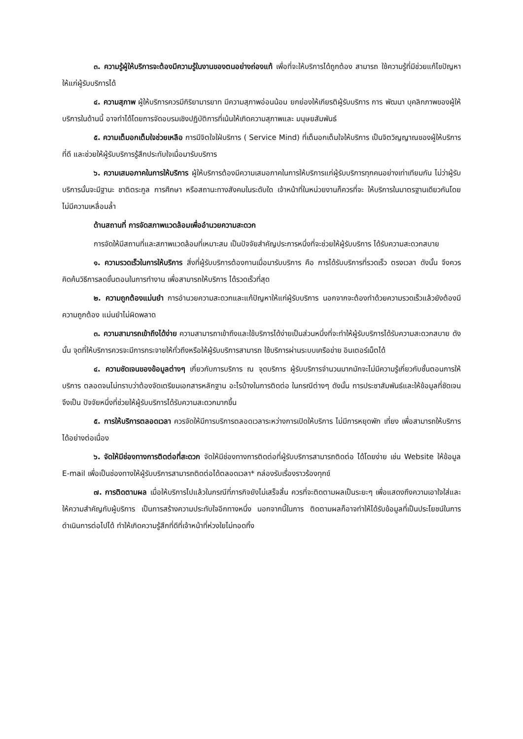๓. ความรู้ผู้ให้บริการจะต้องมีความรู้ในงานของตนอย่างถ่องแท้ เพื่อที่จะให้บริการได้ถูกต้อง สามารถ ใช้ความรู้ที่มีช่วยแก้ไขปัญหาให้แก่ผู้รับบริการได้
๔. ความสุภาพ ผู้ให้บริการควรมีกิริยามารยาท มีความสุภาพอ่อนน้อม ยกย่องให้เกียรติผู้รับบริการ การ พัฒนา บุคลิกภาพของผู้ให้บริการในด้านนี้ อาจทำได้โดยการจัดอบรมเชิงปฏิบัติการที่เน้นให้เกิดความสุภาพและ มนุษยสัมพันธ์
๕. ความเต็มอกเต็มใจช่วยเหลือ การมีจิตใจใฝ่บริการ ( Service Mind) ที่เต็มอกเต็มใจให้บริการ เป็นจิตวิญญาณของผู้ให้บริการที่ดี และช่วยให้ผู้รับบริการรู้สึกประทับใจเมื่อมารับบริการ
๖. ความเสมอภาคในการให้บริการ ผู้ให้บริการต้องมีความเสมอภาคในการให้บริการแก่ผู้รับบริการทุกคนอย่างเท่าเทียมกัน ไม่ว่าผู้รับบริการนั้นจะมีฐานะ ชาติตระกูล การศึกษา หรือสถานะทางสังคมในระดับใด เจ้าหน้าที่ในหน่วยงานก็ควรที่จะ ให้บริการในมาตรฐานเดียวกันโดยไม่มีความเหลื่อมล้ำ
ด้านสถานที่ การจัดสภาพแวดล้อมเพื่ออำนวยความสะดวก
การจัดให้มีสถานที่และสภาพแวดล้อมที่เหมาะสม เป็นปัจจัยสำคัญประการหนึ่งที่จะช่วยให้ผู้รับบริการ ได้รับความสะดวกสบาย
๑. ความรวดเร็วในการให้บริการ สิ่งที่ผู้รับบริการต้องกานเมื่อมารับบริการ คือ การได้รับบริการที่รวดเร็ว ตรงเวลา ดังนั้น จึงควรคิดค้นวิธีการลดขั้นตอนในการทำงาน เพื่อสามารถให้บริการ ได้รวดเร็วที่สุด
๒. ความถูกต้องแม่นยำ การอำนวยความสะดวกและแก้ปัญหาให้แก่ผู้รับบริการ นอกจากจะต้องทำด้วยความรวดเร็วแล้วยังต้องมีความถูกต้อง แม่นยำไม่ผิดพลาด
๓. ความสามารถเข้าถึงได้ง่าย ความสามารถาเข้าถึงและใช้บริการได้ง่ายเป็นส่วนหนึ่งที่จะทำให้ผู้รับบริการได้รับความสะดวกสบาย ดังนั้น จุดที่ให้บริการควรจะมีการกระจายให้ทั่วถึงหรือให้ผู้รับบริการสามารถ ใช้บริการผ่านระบบเครือข่าย อินเตอร์เน็ตได้
๔. ความชัดเจนของข้อมูลต่างๆ เกี่ยวกับการบริการ ณ จุดบริการ ผู้รับบริการจำนวนมากมักจะไม่มีความรู้เกี่ยวกับชั้นตอนการให้บริการ ตลอดจนไม่ทราบว่าต้องจัดเตรียมเอกสารหลักฐาน อะไรบ้างในการติดต่อ ในกรณีต่างๆ ดังนั้น การประชาสัมพันธ์และให้ข้อมูลที่ชัดเจนจึงเป็น ปัจจัยหนึ่งที่ช่วยให้ผู้รับบริการได้รับความสะดวกมากขึ้น
๕. การให้บริการตลอดเวลา ควรจัดให้มีการบริการตลอดเวลาระหว่างการเปิดให้บริการ ไม่มีการหยุดพัก เที่ยง เพื่อสามารถให้บริการ ได้อย่างต่อเนื่อง
๖. จัดให้มีช่องทางการติดต่อที่สะดวก จัดให้มีช่องทางการติดต่อที่ผู้รับบริการสามารถติดต่อ ได้โดยง่าย เช่น Website ให้ข้อมูล E-mail เพื่อเป็นช่องทางให้ผู้รับบริการสามารถติดต่อได้ตลอดเวลา* กล่องรับเรื่องราวร้องทุกข์
๗. การติดตามผล เมื่อให้บริการไปแล้วในกรณีที่ภารกิจยังไม่เสร็จสิ้น ควรที่จะติดตามผลเป็นระยะๆ เพื่อแสดงถึงความเอาใจใส่และให้ความสำคัญกับผู้บริการ เป็นการสร้างความประทับใจอีกทางหนึ่ง นอกจากนี้ในการ ติดตามผลก็อาจทำให้ได้รับข้อมูลที่เป็นประโยชน์ในการดำเนินการต่อไปได้ ทำให้เกิดความรู้สึกที่ดีที่เจ้าหน้าที่ห่วงใยไม่ทอดทิ้ง